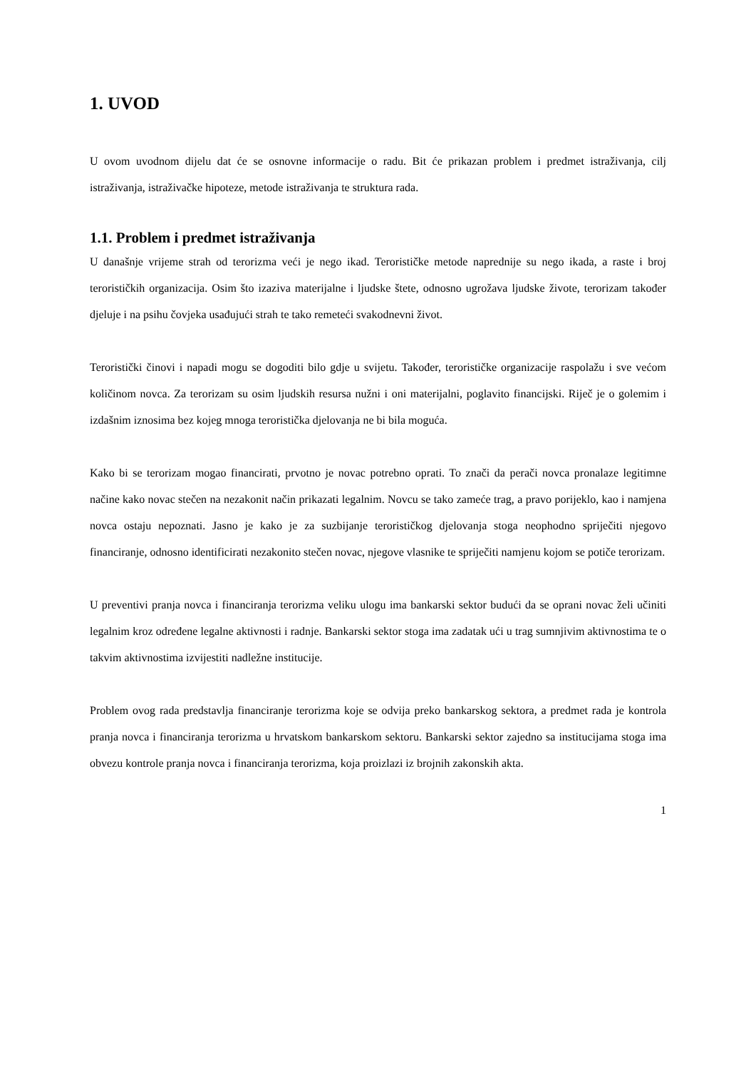1. UVOD
U ovom uvodnom dijelu dat će se osnovne informacije o radu. Bit će prikazan problem i predmet istraživanja, cilj istraživanja, istraživačke hipoteze, metode istraživanja te struktura rada.
1.1. Problem i predmet istraživanja
U današnje vrijeme strah od terorizma veći je nego ikad. Terorističke metode naprednije su nego ikada, a raste i broj terorističkih organizacija. Osim što izaziva materijalne i ljudske štete, odnosno ugrožava ljudske živote, terorizam također djeluje i na psihu čovjeka usađujući strah te tako remeteći svakodnevni život.
Teroristički činovi i napadi mogu se dogoditi bilo gdje u svijetu. Također, terorističke organizacije raspolažu i sve većom količinom novca. Za terorizam su osim ljudskih resursa nužni i oni materijalni, poglavito financijski. Riječ je o golemim i izdašnim iznosima bez kojeg mnoga teroristička djelovanja ne bi bila moguća.
Kako bi se terorizam mogao financirati, prvotno je novac potrebno oprati. To znači da perači novca pronalaze legitimne načine kako novac stečen na nezakonit način prikazati legalnim. Novcu se tako zameće trag, a pravo porijeklo, kao i namjena novca ostaju nepoznati. Jasno je kako je za suzbijanje terorističkog djelovanja stoga neophodno spriječiti njegovo financiranje, odnosno identificirati nezakonito stečen novac, njegove vlasnike te spriječiti namjenu kojom se potiče terorizam.
U preventivi pranja novca i financiranja terorizma veliku ulogu ima bankarski sektor budući da se oprani novac želi učiniti legalnim kroz određene legalne aktivnosti i radnje. Bankarski sektor stoga ima zadatak ući u trag sumnjivim aktivnostima te o takvim aktivnostima izvijestiti nadležne institucije.
Problem ovog rada predstavlja financiranje terorizma koje se odvija preko bankarskog sektora, a predmet rada je kontrola pranja novca i financiranja terorizma u hrvatskom bankarskom sektoru. Bankarski sektor zajedno sa institucijama stoga ima obvezu kontrole pranja novca i financiranja terorizma, koja proizlazi iz brojnih zakonskih akta.
1